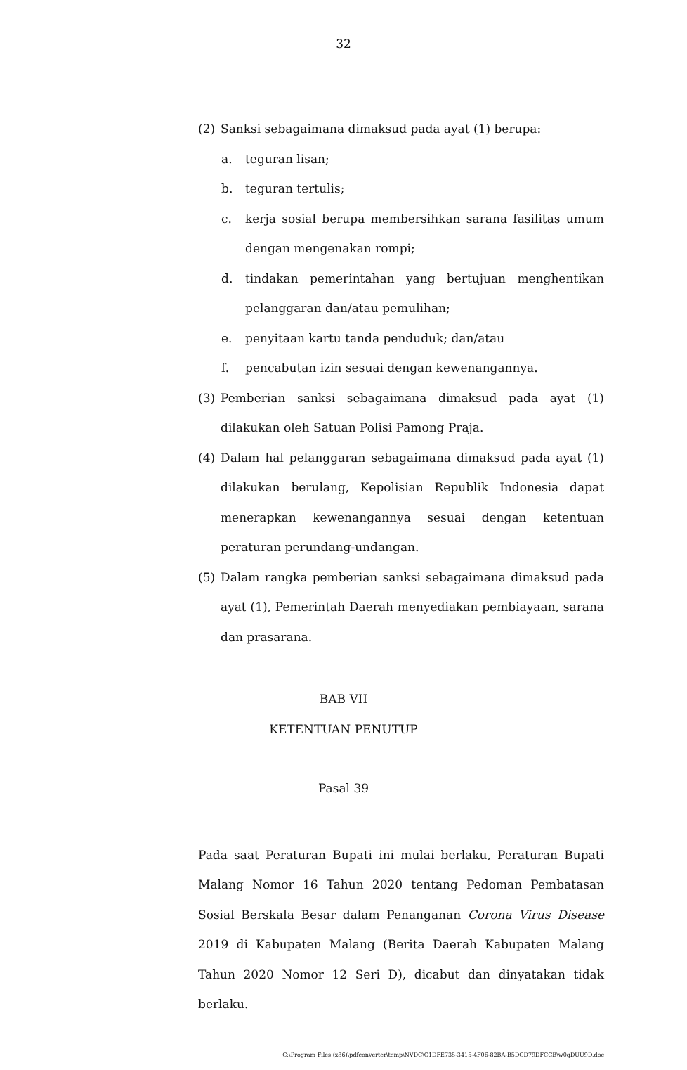32
(2) Sanksi sebagaimana dimaksud pada ayat (1) berupa:
a. teguran lisan;
b. teguran tertulis;
c. kerja sosial berupa membersihkan sarana fasilitas umum dengan mengenakan rompi;
d. tindakan pemerintahan yang bertujuan menghentikan pelanggaran dan/atau pemulihan;
e. penyitaan kartu tanda penduduk; dan/atau
f. pencabutan izin sesuai dengan kewenangannya.
(3) Pemberian sanksi sebagaimana dimaksud pada ayat (1) dilakukan oleh Satuan Polisi Pamong Praja.
(4) Dalam hal pelanggaran sebagaimana dimaksud pada ayat (1) dilakukan berulang, Kepolisian Republik Indonesia dapat menerapkan kewenangannya sesuai dengan ketentuan peraturan perundang-undangan.
(5) Dalam rangka pemberian sanksi sebagaimana dimaksud pada ayat (1), Pemerintah Daerah menyediakan pembiayaan, sarana dan prasarana.
BAB VII
KETENTUAN PENUTUP
Pasal 39
Pada saat Peraturan Bupati ini mulai berlaku, Peraturan Bupati Malang Nomor 16 Tahun 2020 tentang Pedoman Pembatasan Sosial Berskala Besar dalam Penanganan Corona Virus Disease 2019 di Kabupaten Malang (Berita Daerah Kabupaten Malang Tahun 2020 Nomor 12 Seri D), dicabut dan dinyatakan tidak berlaku.
C:\Program Files (x86)\pdfconverter\temp\NVDC\C1DFE735-3415-4F06-82BA-B5DCD79DFCCB\w0qDUU9D.doc